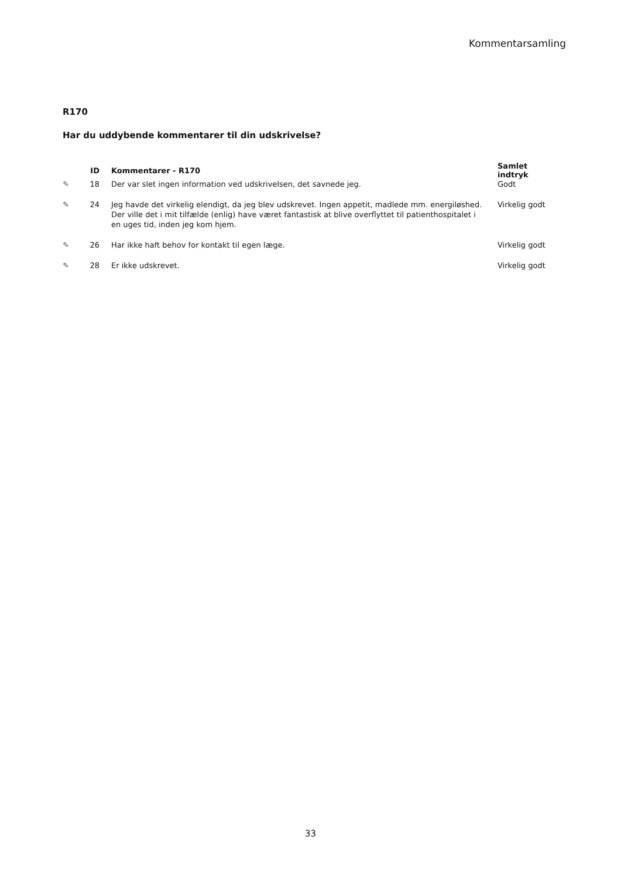Kommentarsamling
R170
Har du uddybende kommentarer til din udskrivelse?
| | ID | Kommentarer - R170 | Samlet indtryk |
| --- | --- | --- | --- |
| ✎ | 18 | Der var slet ingen information ved udskrivelsen, det savnede jeg. | Godt |
| ✎ | 24 | Jeg havde det virkelig elendigt, da jeg blev udskrevet. Ingen appetit, madlede mm. energiløs­hed. Der ville det i mit tilfælde (enlig) have været fantastisk at blive overflyttet til patienthospi­talet i en uges tid, inden jeg kom hjem. | Virkelig godt |
| ✎ | 26 | Har ikke haft behov for kontakt til egen læge. | Virkelig godt |
| ✎ | 28 | Er ikke udskrevet. | Virkelig godt |
33